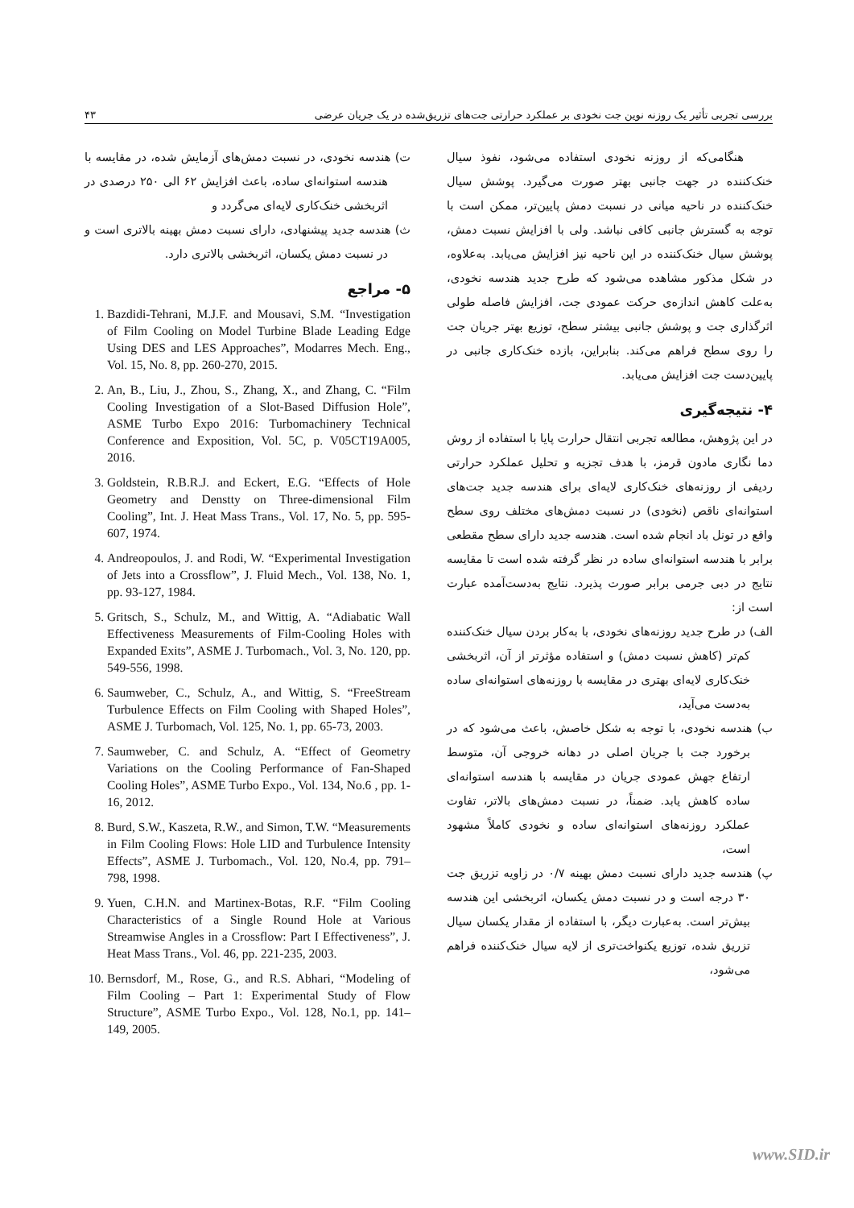بررسی تجربی تأثیر یک روزنه نوین جت نخودی بر عملکرد حرارتی جت‌های تزریق‌شده در یک جریان عرضی ۴۳
هنگامی‌که از روزنه نخودی استفاده می‌شود، نفوذ سیال خنک‌کننده در جهت جانبی بهتر صورت می‌گیرد. پوشش سیال خنک‌کننده در ناحیه میانی در نسبت دمش پایین‌تر، ممکن است با توجه به گسترش جانبی کافی نباشد. ولی با افزایش نسبت دمش، پوشش سیال خنک‌کننده در این ناحیه نیز افزایش می‌یابد. به‌علاوه، در شکل مذکور مشاهده می‌شود که طرح جدید هندسه نخودی، به‌علت کاهش اندازه‌ی حرکت عمودی جت، افزایش فاصله طولی اثرگذاری جت و پوشش جانبی بیشتر سطح، توزیع بهتر جریان جت را روی سطح فراهم می‌کند. بنابراین، بازده خنک‌کاری جانبی در پایین‌دست جت افزایش می‌یابد.
۴- نتیجه‌گیری
در این پژوهش، مطالعه تجربی انتقال حرارت پایا با استفاده از روش دما نگاری مادون قرمز، با هدف تجزیه و تحلیل عملکرد حرارتی ردیفی از روزنه‌های خنک‌کاری لایه‌ای برای هندسه جدید جت‌های استوانه‌ای ناقص (نخودی) در نسبت دمش‌های مختلف روی سطح واقع در تونل باد انجام شده است. هندسه جدید دارای سطح مقطعی برابر با هندسه استوانه‌ای ساده در نظر گرفته شده است تا مقایسه نتایج در دبی جرمی برابر صورت پذیرد. نتایج به‌دست‌آمده عبارت است از:
الف) در طرح جدید روزنه‌های نخودی، با به‌کار بردن سیال خنک‌کننده کم‌تر (کاهش نسبت دمش) و استفاده مؤثرتر از آن، اثربخشی خنک‌کاری لایه‌ای بهتری در مقایسه با روزنه‌های استوانه‌ای ساده به‌دست می‌آید،
ب) هندسه نخودی، با توجه به شکل خاصش، باعث می‌شود که در برخورد جت با جریان اصلی در دهانه خروجی آن، متوسط ارتفاع جهش عمودی جریان در مقایسه با هندسه استوانه‌ای ساده کاهش یابد. ضمناً، در نسبت دمش‌های بالاتر، تفاوت عملکرد روزنه‌های استوانه‌ای ساده و نخودی کاملاً مشهود است،
پ) هندسه جدید دارای نسبت دمش بهینه ۰/۷ در زاویه تزریق جت ۳۰ درجه است و در نسبت دمش یکسان، اثربخشی این هندسه بیش‌تر است. به‌عبارت دیگر، با استفاده از مقدار یکسان سیال تزریق شده، توزیع یکنواخت‌تری از لایه سیال خنک‌کننده فراهم می‌شود،
ت) هندسه نخودی، در نسبت دمش‌های آزمایش شده، در مقایسه با هندسه استوانه‌ای ساده، باعث افزایش ۶۲ الی ۲۵۰ درصدی در اثربخشی خنک‌کاری لایه‌ای می‌گردد و
ث) هندسه جدید پیشنهادی، دارای نسبت دمش بهینه بالاتری است و در نسبت دمش یکسان، اثربخشی بالاتری دارد.
۵- مراجع
1. Bazdidi-Tehrani, M.J.F. and Mousavi, S.M. “Investigation of Film Cooling on Model Turbine Blade Leading Edge Using DES and LES Approaches”, Modarres Mech. Eng., Vol. 15, No. 8, pp. 260-270, 2015.
2. An, B., Liu, J., Zhou, S., Zhang, X., and Zhang, C. “Film Cooling Investigation of a Slot-Based Diffusion Hole”, ASME Turbo Expo 2016: Turbomachinery Technical Conference and Exposition, Vol. 5C, p. V05CT19A005, 2016.
3. Goldstein, R.B.R.J. and Eckert, E.G. “Effects of Hole Geometry and Denstty on Three-dimensional Film Cooling”, Int. J. Heat Mass Trans., Vol. 17, No. 5, pp. 595-607, 1974.
4. Andreopoulos, J. and Rodi, W. “Experimental Investigation of Jets into a Crossflow”, J. Fluid Mech., Vol. 138, No. 1, pp. 93-127, 1984.
5. Gritsch, S., Schulz, M., and Wittig, A. “Adiabatic Wall Effectiveness Measurements of Film-Cooling Holes with Expanded Exits”, ASME J. Turbomach., Vol. 3, No. 120, pp. 549-556, 1998.
6. Saumweber, C., Schulz, A., and Wittig, S. “FreeStream Turbulence Effects on Film Cooling with Shaped Holes”, ASME J. Turbomach, Vol. 125, No. 1, pp. 65-73, 2003.
7. Saumweber, C. and Schulz, A. “Effect of Geometry Variations on the Cooling Performance of Fan-Shaped Cooling Holes”, ASME Turbo Expo., Vol. 134, No.6 , pp. 1-16, 2012.
8. Burd, S.W., Kaszeta, R.W., and Simon, T.W. “Measurements in Film Cooling Flows: Hole LID and Turbulence Intensity Effects”, ASME J. Turbomach., Vol. 120, No.4, pp. 791–798, 1998.
9. Yuen, C.H.N. and Martinex-Botas, R.F. “Film Cooling Characteristics of a Single Round Hole at Various Streamwise Angles in a Crossflow: Part I Effectiveness”, J. Heat Mass Trans., Vol. 46, pp. 221-235, 2003.
10. Bernsdorf, M., Rose, G., and R.S. Abhari, “Modeling of Film Cooling – Part 1: Experimental Study of Flow Structure”, ASME Turbo Expo., Vol. 128, No.1, pp. 141–149, 2005.
www.SID.ir